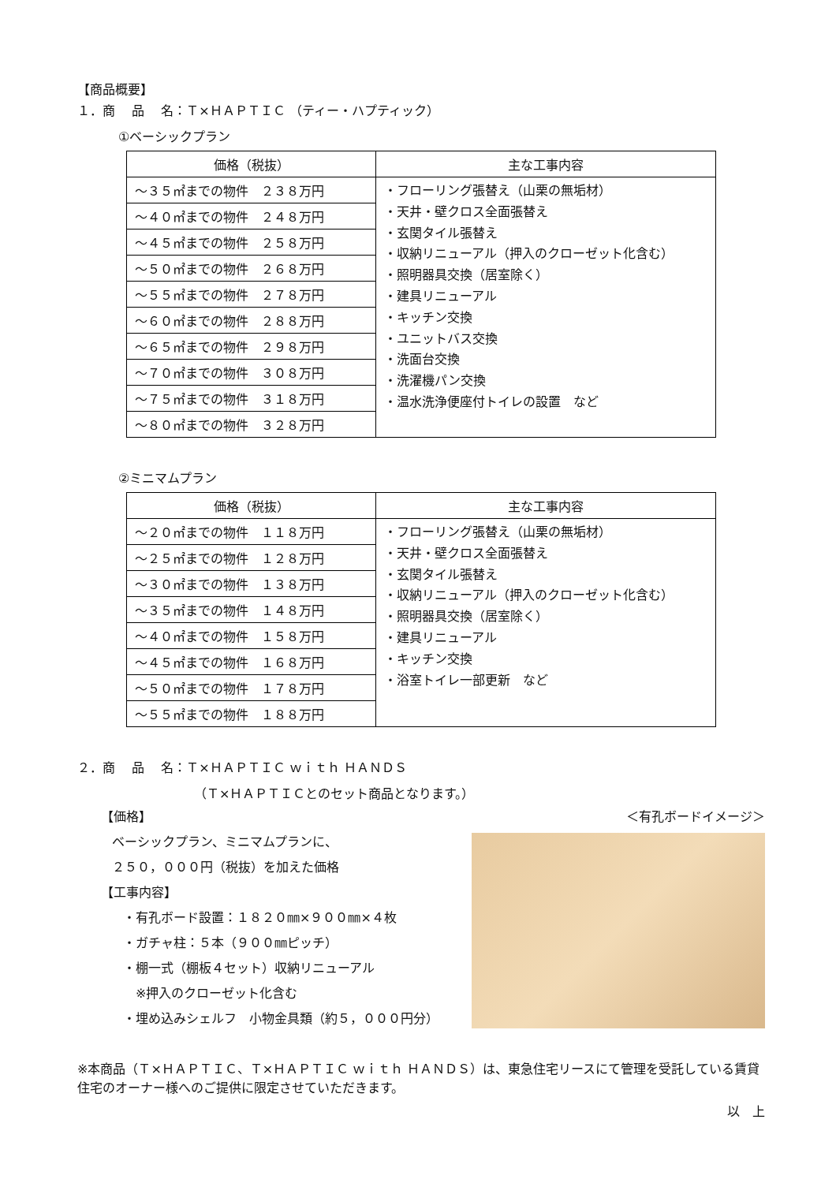【商品概要】
１．商　 品　 名：Ｔ×ＨＡＰＴＩＣ （ティー・ハプティック）
①ベーシックプラン
| 価格（税抜） | 主な工事内容 |
| --- | --- |
| ～３５㎡までの物件 ２３８万円 | ・フローリング張替え（山栗の無垢材） ・天井・壁クロス全面張替え ・玄関タイル張替え ・収納リニューアル（押入のクローゼット化含む） ・照明器具交換（居室除く） ・建具リニューアル ・キッチン交換 ・ユニットバス交換 ・洗面台交換 ・洗濯機パン交換 ・温水洗浄便座付トイレの設置 など |
| ～４０㎡までの物件 ２４８万円 | |
| ～４５㎡までの物件 ２５８万円 | |
| ～５０㎡までの物件 ２６８万円 | |
| ～５５㎡までの物件 ２７８万円 | |
| ～６０㎡までの物件 ２８８万円 | |
| ～６５㎡までの物件 ２９８万円 | |
| ～７０㎡までの物件 ３０８万円 | |
| ～７５㎡までの物件 ３１８万円 | |
| ～８０㎡までの物件 ３２８万円 | |
②ミニマムプラン
| 価格（税抜） | 主な工事内容 |
| --- | --- |
| ～２０㎡までの物件 １１８万円 | ・フローリング張替え（山栗の無垢材） ・天井・壁クロス全面張替え ・玄関タイル張替え ・収納リニューアル（押入のクローゼット化含む） ・照明器具交換（居室除く） ・建具リニューアル ・キッチン交換 ・浴室トイレ一部更新 など |
| ～２５㎡までの物件 １２８万円 | |
| ～３０㎡までの物件 １３８万円 | |
| ～３５㎡までの物件 １４８万円 | |
| ～４０㎡までの物件 １５８万円 | |
| ～４５㎡までの物件 １６８万円 | |
| ～５０㎡までの物件 １７８万円 | |
| ～５５㎡までの物件 １８８万円 | |
２．商　 品　 名：Ｔ×ＨＡＰＴＩＣ ｗｉｔｈ ＨＡＮＤＳ
（Ｔ×ＨＡＰＴＩＣとのセット商品となります。）
【価格】
ベーシックプラン、ミニマムプランに、
２５０，０００円（税抜）を加えた価格
【工事内容】
・有孔ボード設置：１８２０㎜×９００㎜×４枚
・ガチャ柱：５本（９００㎜ピッチ）
・棚一式（棚板４セット）収納リニューアル
　※押入のクローゼット化含む
・埋め込みシェルフ　小物金具類（約５，０００円分）
＜有孔ボードイメージ＞
※本商品（Ｔ×ＨＡＰＴＩＣ、Ｔ×ＨＡＰＴＩＣ ｗｉｔｈ ＨＡＮＤＳ）は、東急住宅リースにて管理を受託している賃貸住宅のオーナー様へのご提供に限定させていただきます。
以　上